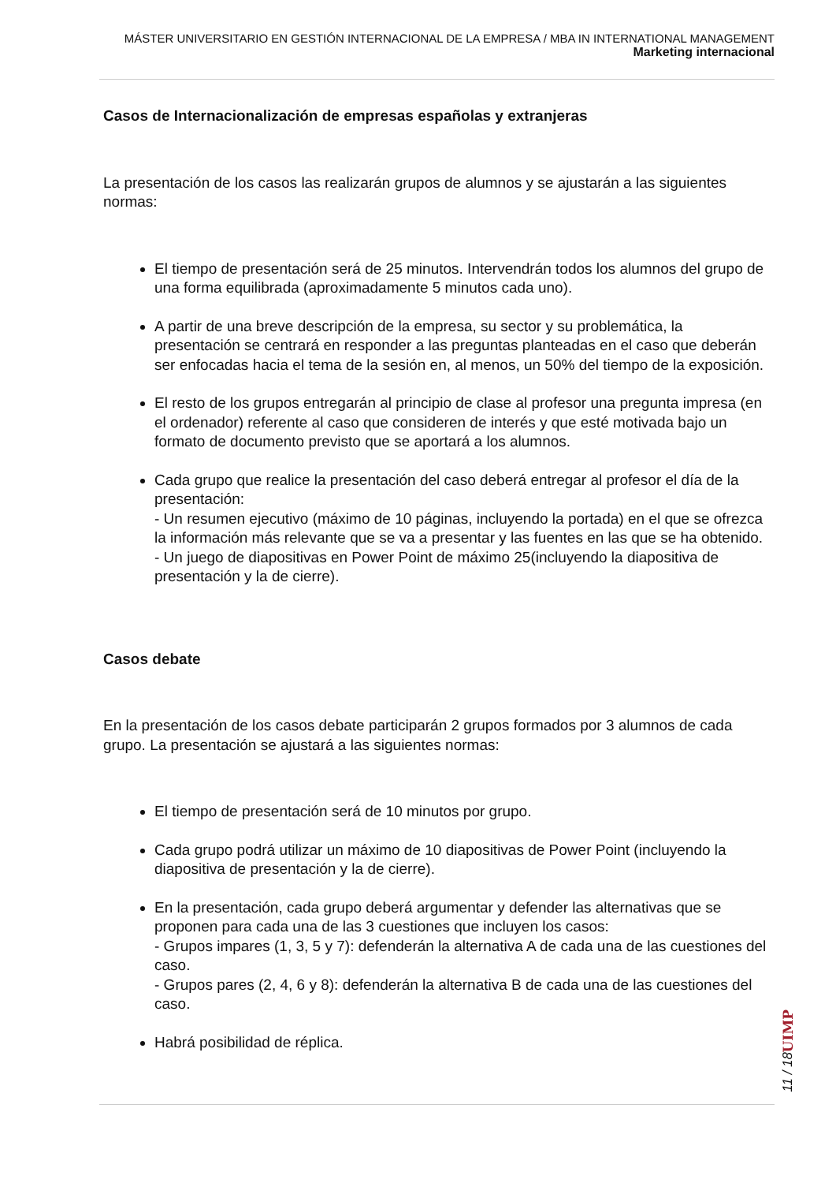MÁSTER UNIVERSITARIO EN GESTIÓN INTERNACIONAL DE LA EMPRESA / MBA IN INTERNATIONAL MANAGEMENT
Marketing internacional
Casos de Internacionalización de empresas españolas y extranjeras
La presentación de los casos las realizarán grupos de alumnos y se ajustarán a las siguientes normas:
El tiempo de presentación será de 25 minutos. Intervendrán todos los alumnos del grupo de una forma equilibrada (aproximadamente 5 minutos cada uno).
A partir de una breve descripción de la empresa, su sector y su problemática, la presentación se centrará en responder a las preguntas planteadas en el caso que deberán ser enfocadas hacia el tema de la sesión en, al menos, un 50% del tiempo de la exposición.
El resto de los grupos entregarán al principio de clase al profesor una pregunta impresa (en el ordenador) referente al caso que consideren de interés y que esté motivada bajo un formato de documento previsto que se aportará a los alumnos.
Cada grupo que realice la presentación del caso deberá entregar al profesor el día de la presentación:
- Un resumen ejecutivo (máximo de 10 páginas, incluyendo la portada) en el que se ofrezca la información más relevante que se va a presentar y las fuentes en las que se ha obtenido.
- Un juego de diapositivas en Power Point de máximo 25(incluyendo la diapositiva de presentación y la de cierre).
Casos debate
En la presentación de los casos debate participarán 2 grupos formados por 3 alumnos de cada grupo. La presentación se ajustará a las siguientes normas:
El tiempo de presentación será de 10 minutos por grupo.
Cada grupo podrá utilizar un máximo de 10 diapositivas de Power Point (incluyendo la diapositiva de presentación y la de cierre).
En la presentación, cada grupo deberá argumentar y defender las alternativas que se proponen para cada una de las 3 cuestiones que incluyen los casos:
- Grupos impares (1, 3, 5 y 7): defenderán la alternativa A de cada una de las cuestiones del caso.
- Grupos pares (2, 4, 6 y 8): defenderán la alternativa B de cada una de las cuestiones del caso.
Habrá posibilidad de réplica.
UIMP
11 / 18